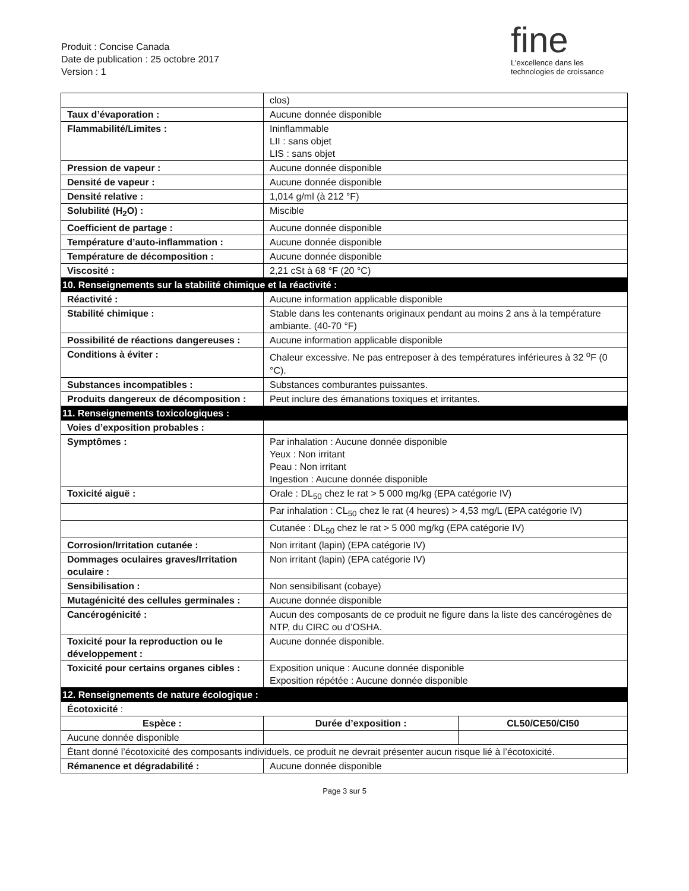Produit : Concise Canada
Date de publication : 25 octobre 2017
Version : 1
fine
L’excellence dans les
technologies de croissance
| | clos) | | |
| Taux d’évaporation : | Aucune donnée disponible | | |
| Flammabilité/Limites : | Ininflammable LII : sans objet LIS : sans objet | | |
| Pression de vapeur : | Aucune donnée disponible | | |
| Densité de vapeur : | Aucune donnée disponible | | |
| Densité relative : | 1,014 g/ml (à 212 °F) | | |
| Solubilité (H<sub>2</sub>O) : | Miscible | | |
| Coefficient de partage : | Aucune donnée disponible | | |
| Température d’auto-inflammation : | Aucune donnée disponible | | |
| Température de décomposition : | Aucune donnée disponible | | |
| Viscosité : | 2,21 cSt à 68 °F (20 °C) | | |
| 10. Renseignements sur la stabilité chimique et la réactivité : | | | |
| Réactivité : | Aucune information applicable disponible | | |
| Stabilité chimique : | Stable dans les contenants originaux pendant au moins 2 ans à la température ambiante. (40-70 °F) | | |
| Possibilité de réactions dangereuses : | Aucune information applicable disponible | | |
| Conditions à éviter : | Chaleur excessive. Ne pas entreposer à des températures inférieures à 32 <sup>o</sup>F (0 °C). | | |
| Substances incompatibles : | Substances comburantes puissantes. | | |
| Produits dangereux de décomposition : | Peut inclure des émanations toxiques et irritantes. | | |
| 11. Renseignements toxicologiques : | | | |
| Voies d’exposition probables : | | | |
| Symptômes : | Par inhalation : Aucune donnée disponible Yeux : Non irritant Peau : Non irritant Ingestion : Aucune donnée disponible | | |
| Toxicité aiguë : | Orale : DL<sub>50</sub> chez le rat > 5 000 mg/kg (EPA catégorie IV) | | |
| | Par inhalation : CL<sub>50</sub> chez le rat (4 heures) > 4,53 mg/L (EPA catégorie IV) | | |
| | Cutanée : DL<sub>50</sub> chez le rat > 5 000 mg/kg (EPA catégorie IV) | | |
| Corrosion/Irritation cutanée : | Non irritant (lapin) (EPA catégorie IV) | | |
| Dommages oculaires graves/Irritation oculaire : | Non irritant (lapin) (EPA catégorie IV) | | |
| Sensibilisation : | Non sensibilisant (cobaye) | | |
| Mutagénicité des cellules germinales : | Aucune donnée disponible | | |
| Cancérogénicité : | Aucun des composants de ce produit ne figure dans la liste des cancérogènes de NTP, du CIRC ou d’OSHA. | | |
| Toxicité pour la reproduction ou le développement : | Aucune donnée disponible. | | |
| Toxicité pour certains organes cibles : | Exposition unique : Aucune donnée disponible Exposition répétée : Aucune donnée disponible | | |
| 12. Renseignements de nature écologique : | | | |
| Écotoxicité : | | | |
| Espèce : | | Durée d’exposition : | CL50/CE50/CI50 |
| Aucune donnée disponible | | | |
| Étant donné l’écotoxicité des composants individuels, ce produit ne devrait présenter aucun risque lié à l’écotoxicité. | | | |
| Rémanence et dégradabilité : | Aucune donnée disponible | | |
Page 3 sur 5